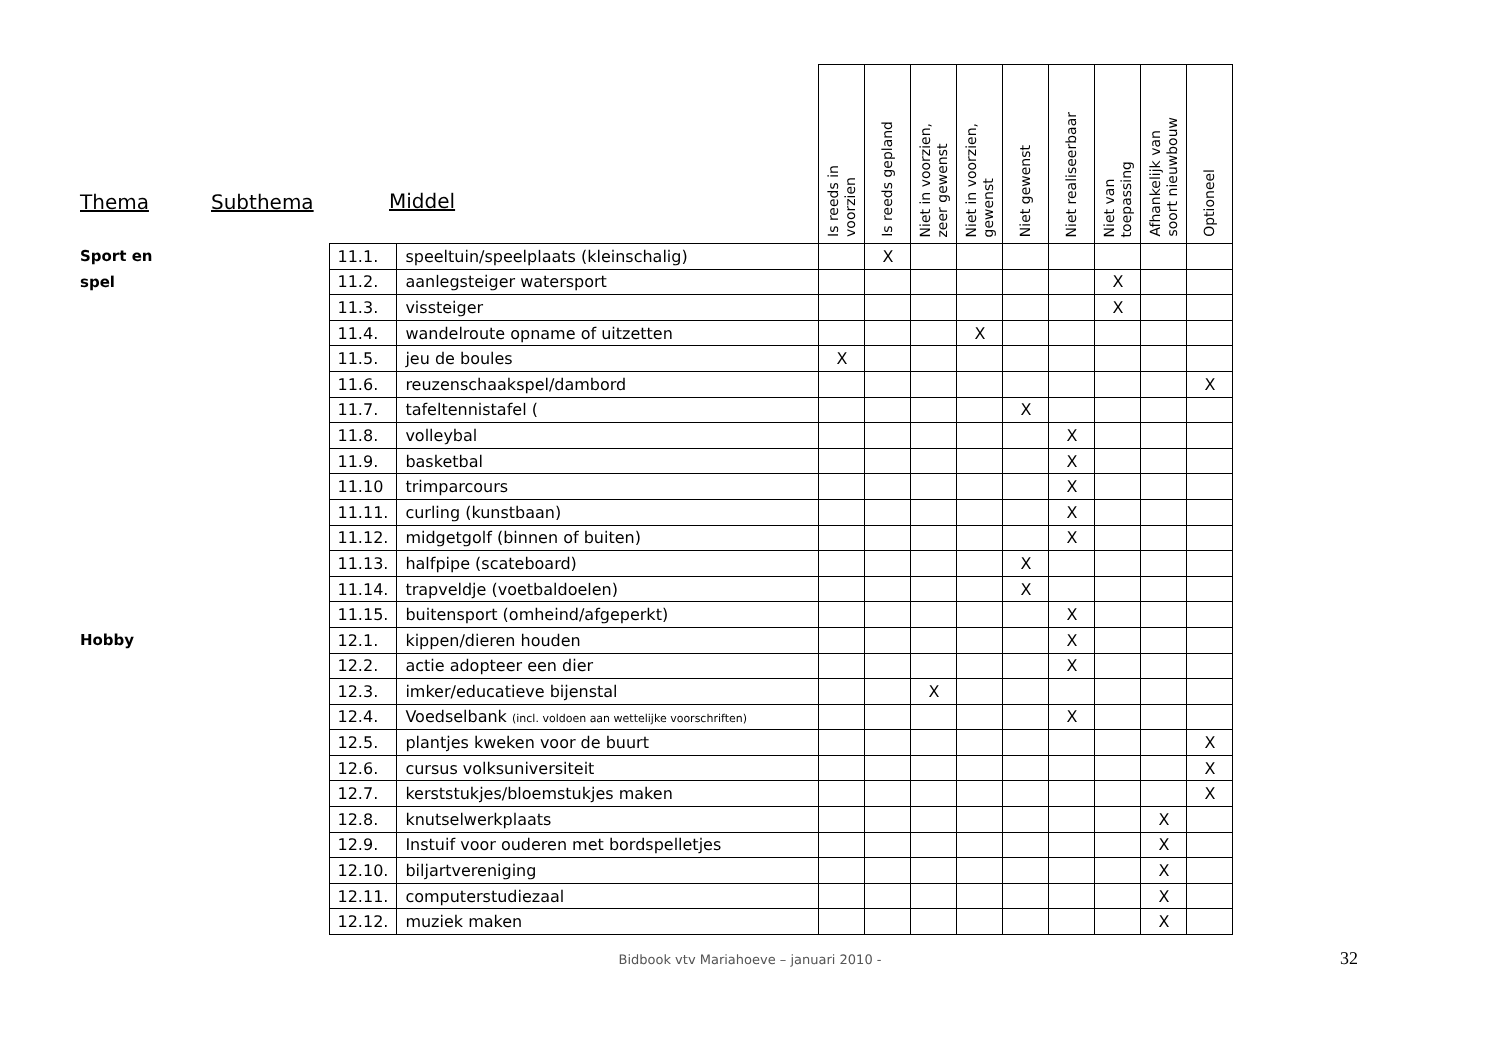| Thema | Subthema | Middel | | Is reeds in voorzien | Is reeds gepland | Niet in voorzien, zeer gewenst | Niet in voorzien, gewenst | Niet gewenst | Niet realiseerbaar | Niet van toepassing | Afhankelijk van soort nieuwbouw | Optioneel |
| --- | --- | --- | --- | --- | --- | --- | --- | --- | --- | --- | --- | --- |
| Sport en | | 11.1. | speeltuin/speelplaats (kleinschalig) | | X | | | | | | | |
| spel | | 11.2. | aanlegsteiger watersport | | | | | | | X | | |
| | | 11.3. | vissteiger | | | | | | | X | | |
| | | 11.4. | wandelroute opname of uitzetten | | | | X | | | | | |
| | | 11.5. | jeu de boules | X | | | | | | | | |
| | | 11.6. | reuzenschaakspel/dambord | | | | | | | | | X |
| | | 11.7. | tafeltennistafel ( | | | | | X | | | | |
| | | 11.8. | volleybal | | | | | | X | | | |
| | | 11.9. | basketbal | | | | | | X | | | |
| | | 11.10 | trimparcours | | | | | | X | | | |
| | | 11.11. | curling (kunstbaan) | | | | | | X | | | |
| | | 11.12. | midgetgolf (binnen of buiten) | | | | | | X | | | |
| | | 11.13. | halfpipe (scateboard) | | | | | X | | | | |
| | | 11.14. | trapveldje (voetbaldoelen) | | | | | X | | | | |
| | | 11.15. | buitensport (omheind/afgeperkt) | | | | | | X | | | |
| Hobby | | 12.1. | kippen/dieren houden | | | | | | X | | | |
| | | 12.2. | actie adopteer een dier | | | | | | X | | | |
| | | 12.3. | imker/educatieve bijenstal | | | X | | | | | | |
| | | 12.4. | Voedselbank (incl. voldoen aan wettelijke voorschriften) | | | | | | X | | | |
| | | 12.5. | plantjes kweken voor de buurt | | | | | | | | | X |
| | | 12.6. | cursus volksuniversiteit | | | | | | | | | X |
| | | 12.7. | kerststukjes/bloemstukjes maken | | | | | | | | | X |
| | | 12.8. | knutselwerkplaats | | | | | | | | X | |
| | | 12.9. | Instuif voor ouderen met bordspelletjes | | | | | | | | X | |
| | | 12.10. | biljartvereniging | | | | | | | | X | |
| | | 12.11. | computerstudiezaal | | | | | | | | X | |
| | | 12.12. | muziek maken | | | | | | | | X | |
Bidbook vtv Mariahoeve – januari 2010 - 32